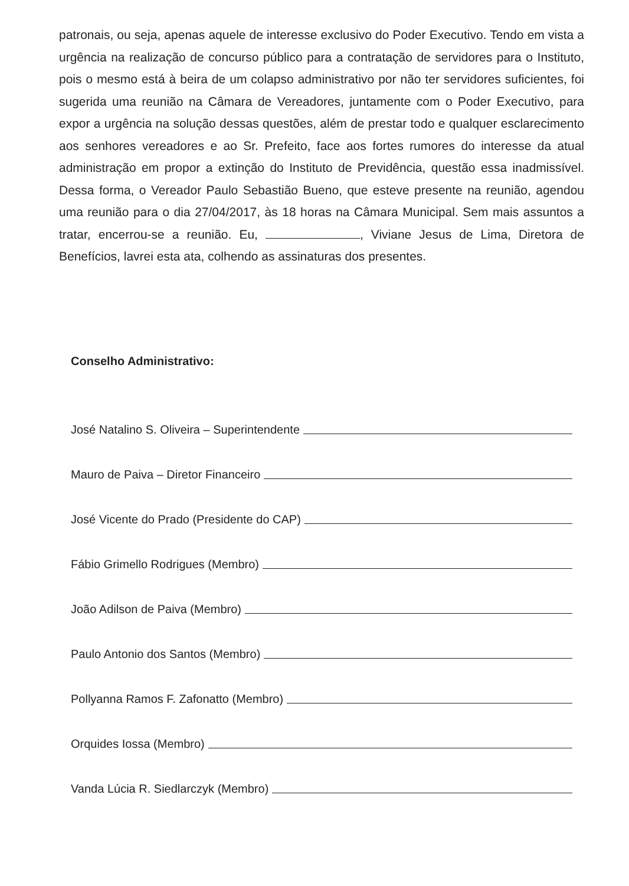patronais, ou seja, apenas aquele de interesse exclusivo do Poder Executivo. Tendo em vista a urgência na realização de concurso público para a contratação de servidores para o Instituto, pois o mesmo está à beira de um colapso administrativo por não ter servidores suficientes, foi sugerida uma reunião na Câmara de Vereadores, juntamente com o Poder Executivo, para expor a urgência na solução dessas questões, além de prestar todo e qualquer esclarecimento aos senhores vereadores e ao Sr. Prefeito, face aos fortes rumores do interesse da atual administração em propor a extinção do Instituto de Previdência, questão essa inadmissível. Dessa forma, o Vereador Paulo Sebastião Bueno, que esteve presente na reunião, agendou uma reunião para o dia 27/04/2017, às 18 horas na Câmara Municipal. Sem mais assuntos a tratar, encerrou-se a reunião. Eu, , Viviane Jesus de Lima, Diretora de Benefícios, lavrei esta ata, colhendo as assinaturas dos presentes.
Conselho Administrativo:
José Natalino S. Oliveira – Superintendente
Mauro de Paiva – Diretor Financeiro
José Vicente do Prado (Presidente do CAP)
Fábio Grimello Rodrigues (Membro)
João Adilson de Paiva (Membro)
Paulo Antonio dos Santos (Membro)
Pollyanna Ramos F. Zafonatto (Membro)
Orquides Iossa (Membro)
Vanda Lúcia R. Siedlarczyk (Membro)